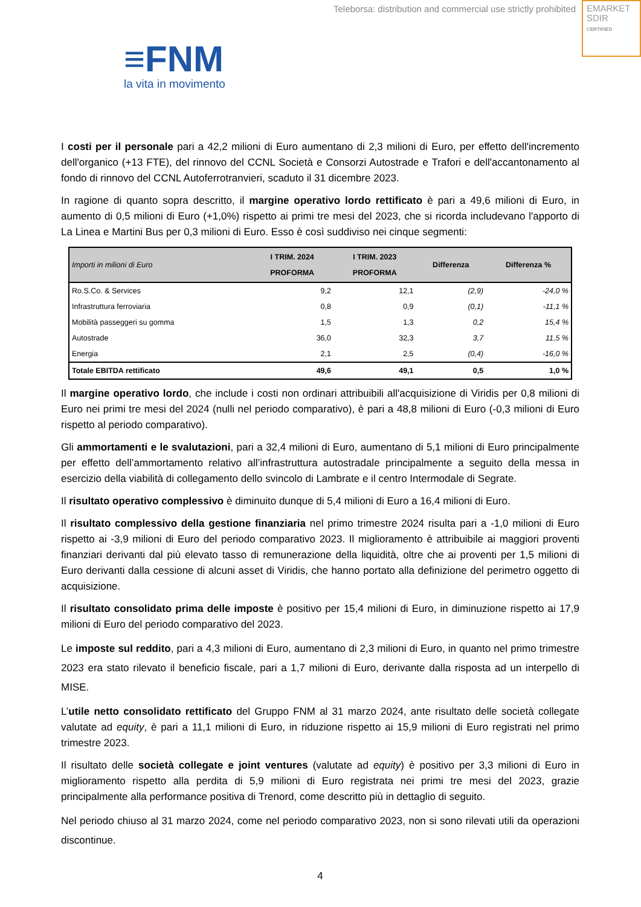Teleborsa: distribution and commercial use strictly prohibited
EMARKET
SDIR
CERTIFIED
≡FNM
la vita in movimento
I costi per il personale pari a 42,2 milioni di Euro aumentano di 2,3 milioni di Euro, per effetto dell'incremento dell'organico (+13 FTE), del rinnovo del CCNL Società e Consorzi Autostrade e Trafori e dell'accantonamento al fondo di rinnovo del CCNL Autoferrotranvieri, scaduto il 31 dicembre 2023.
In ragione di quanto sopra descritto, il margine operativo lordo rettificato è pari a 49,6 milioni di Euro, in aumento di 0,5 milioni di Euro (+1,0%) rispetto ai primi tre mesi del 2023, che si ricorda includevano l'apporto di La Linea e Martini Bus per 0,3 milioni di Euro. Esso è così suddiviso nei cinque segmenti:
| Importi in milioni di Euro | I TRIM. 2024 PROFORMA | I TRIM. 2023 PROFORMA | Differenza | Differenza % |
| --- | --- | --- | --- | --- |
| Ro.S.Co. & Services | 9,2 | 12,1 | (2,9) | -24,0 % |
| Infrastruttura ferroviaria | 0,8 | 0,9 | (0,1) | -11,1 % |
| Mobilità passeggeri su gomma | 1,5 | 1,3 | 0,2 | 15,4 % |
| Autostrade | 36,0 | 32,3 | 3,7 | 11,5 % |
| Energia | 2,1 | 2,5 | (0,4) | -16,0 % |
| Totale EBITDA rettificato | 49,6 | 49,1 | 0,5 | 1,0 % |
Il margine operativo lordo, che include i costi non ordinari attribuibili all'acquisizione di Viridis per 0,8 milioni di Euro nei primi tre mesi del 2024 (nulli nel periodo comparativo), è pari a 48,8 milioni di Euro (-0,3 milioni di Euro rispetto al periodo comparativo).
Gli ammortamenti e le svalutazioni, pari a 32,4 milioni di Euro, aumentano di 5,1 milioni di Euro principalmente per effetto dell’ammortamento relativo all’infrastruttura autostradale principalmente a seguito della messa in esercizio della viabilità di collegamento dello svincolo di Lambrate e il centro Intermodale di Segrate.
Il risultato operativo complessivo è diminuito dunque di 5,4 milioni di Euro a 16,4 milioni di Euro.
Il risultato complessivo della gestione finanziaria nel primo trimestre 2024 risulta pari a -1,0 milioni di Euro rispetto ai -3,9 milioni di Euro del periodo comparativo 2023. Il miglioramento è attribuibile ai maggiori proventi finanziari derivanti dal più elevato tasso di remunerazione della liquidità, oltre che ai proventi per 1,5 milioni di Euro derivanti dalla cessione di alcuni asset di Viridis, che hanno portato alla definizione del perimetro oggetto di acquisizione.
Il risultato consolidato prima delle imposte è positivo per 15,4 milioni di Euro, in diminuzione rispetto ai 17,9 milioni di Euro del periodo comparativo del 2023.
Le imposte sul reddito, pari a 4,3 milioni di Euro, aumentano di 2,3 milioni di Euro, in quanto nel primo trimestre 2023 era stato rilevato il beneficio fiscale, pari a 1,7 milioni di Euro, derivante dalla risposta ad un interpello di MISE.
L’utile netto consolidato rettificato del Gruppo FNM al 31 marzo 2024, ante risultato delle società collegate valutate ad equity, è pari a 11,1 milioni di Euro, in riduzione rispetto ai 15,9 milioni di Euro registrati nel primo trimestre 2023.
Il risultato delle società collegate e joint ventures (valutate ad equity) è positivo per 3,3 milioni di Euro in miglioramento rispetto alla perdita di 5,9 milioni di Euro registrata nei primi tre mesi del 2023, grazie principalmente alla performance positiva di Trenord, come descritto più in dettaglio di seguito.
Nel periodo chiuso al 31 marzo 2024, come nel periodo comparativo 2023, non si sono rilevati utili da operazioni discontinue.
4